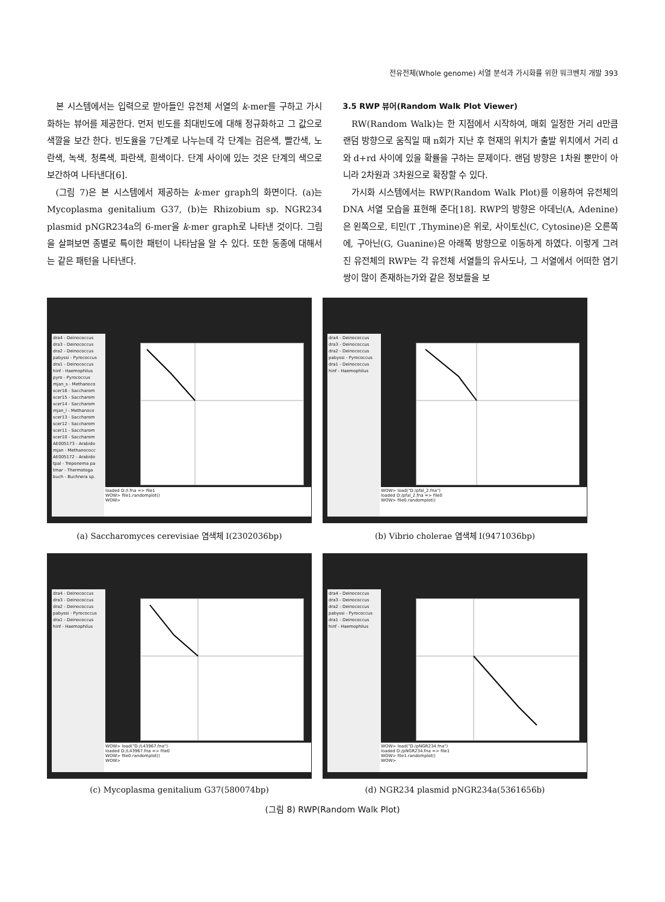전유전체(Whole genome) 서열 분석과 가시화를 위한 워크벤치 개발 393
본 시스템에서는 입력으로 받아들인 유전체 서열의 k-mer를 구하고 가시화하는 뷰어를 제공한다. 먼저 빈도를 최대빈도에 대해 정규화하고 그 값으로 색깔을 보간 한다. 빈도율을 7단계로 나누는데 각 단계는 검은색, 빨간색, 노란색, 녹색, 청록색, 파란색, 흰색이다. 단계 사이에 있는 것은 단계의 색으로 보간하여 나타낸다[6].
(그림 7)은 본 시스템에서 제공하는 k-mer graph의 화면이다. (a)는 Mycoplasma genitalium G37, (b)는 Rhizobium sp. NGR234 plasmid pNGR234a의 6-mer을 k-mer graph로 나타낸 것이다. 그림을 살펴보면 종별로 특이한 패턴이 나타남을 알 수 있다. 또한 동종에 대해서는 같은 패턴을 나타낸다.
3.5 RWP 뷰어(Random Walk Plot Viewer)
RW(Random Walk)는 한 지점에서 시작하여, 매회 일정한 거리 d만큼 랜덤 방향으로 움직일 때 n회가 지난 후 현재의 위치가 출발 위치에서 거리 d와 d+rd 사이에 있을 확률을 구하는 문제이다. 랜덤 방향은 1차원 뿐만이 아니라 2차원과 3차원으로 확장할 수 있다.
가시화 시스템에서는 RWP(Random Walk Plot)를 이용하여 유전체의 DNA 서열 모습을 표현해 준다[18]. RWP의 방향은 아데닌(A, Adenine)은 왼쪽으로, 티민(T ,Thymine)은 위로, 사이토신(C, Cytosine)은 오른쪽에, 구아닌(G, Guanine)은 아래쪽 방향으로 이동하게 하였다. 이렇게 그려진 유전체의 RWP는 각 유전체 서열들의 유사도나, 그 서열에서 어떠한 염기쌍이 많이 존재하는가와 같은 정보들을 보
dra4 - Deinococcus
dra3 - Deinococcus
dra2 - Deinococcus
pabyssi - Pyrococcus
dra1 - Deinococcus
hinf - Haemophilus
pyro - Pyrococcus
mjan_s - Methanoco
scer16 - Saccharom
scer15 - Saccharom
scer14 - Saccharom
mjan_l - Methanoco
scer13 - Saccharom
scer12 - Saccharom
scer11 - Saccharom
scer10 - Saccharom
AE005173 - Arabido
mjan - Methanococc
AE005172 - Arabido
tpal - Treponema pa
tmar - Thermotoga
buch - Buchnera sp.
loaded D:/I.fna => file1
WOW> file1.randomplot()
WOW>
(a) Saccharomyces cerevisiae 염색체 I(2302036bp)
dra4 - Deinococcus
dra3 - Deinococcus
dra2 - Deinococcus
pabyssi - Pyrococcus
dra1 - Deinococcus
hinf - Haemophilus
WOW> load("D:/pfal_2.fna")
loaded D:/pfal_2.fna => file0
WOW> file0.randomplot()
(b) Vibrio cholerae 염색체 I(9471036bp)
dra4 - Deinococcus
dra3 - Deinococcus
dra2 - Deinococcus
pabyssi - Pyrococcus
dra1 - Deinococcus
hinf - Haemophilus
WOW> load("D:/L43967.fna")
loaded D:/L43967.fna => file0
WOW> file0.randomplot()
WOW>
(c) Mycoplasma genitalium G37(580074bp)
dra4 - Deinococcus
dra3 - Deinococcus
dra2 - Deinococcus
pabyssi - Pyrococcus
dra1 - Deinococcus
hinf - Haemophilus
WOW> load("D:/pNGR234.fna")
loaded D:/pNGR234.fna => file1
WOW> file1.randomplot()
WOW>
(d) NGR234 plasmid pNGR234a(5361656b)
(그림 8) RWP(Random Walk Plot)